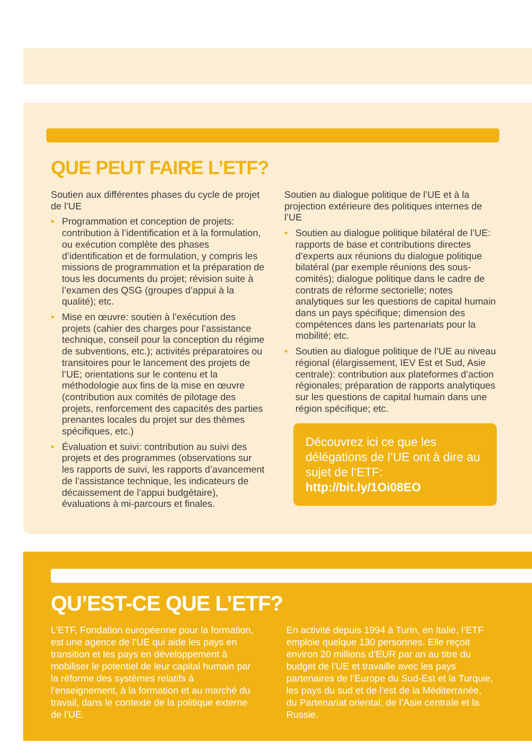QUE PEUT FAIRE L’ETF?
Soutien aux différentes phases du cycle de projet de l’UE
• Programmation et conception de projets: contribution à l’identification et à la formulation, ou exécution complète des phases d’identification et de formulation, y compris les missions de programmation et la préparation de tous les documents du projet; révision suite à l’examen des QSG (groupes d’appui à la qualité); etc.
• Mise en œuvre: soutien à l’exécution des projets (cahier des charges pour l’assistance technique, conseil pour la conception du régime de subventions, etc.); activités préparatoires ou transitoires pour le lancement des projets de l’UE; orientations sur le contenu et la méthodologie aux fins de la mise en œuvre (contribution aux comités de pilotage des projets, renforcement des capacités des parties prenantes locales du projet sur des thèmes spécifiques, etc.)
• Évaluation et suivi: contribution au suivi des projets et des programmes (observations sur les rapports de suivi, les rapports d’avancement de l’assistance technique, les indicateurs de décaissement de l’appui budgétaire), évaluations à mi-parcours et finales.
Soutien au dialogue politique de l’UE et à la projection extérieure des politiques internes de l’UE
• Soutien au dialogue politique bilatéral de l’UE: rapports de base et contributions directes d’experts aux réunions du dialogue politique bilatéral (par exemple réunions des sous-comités); dialogue politique dans le cadre de contrats de réforme sectorielle; notes analytiques sur les questions de capital humain dans un pays spécifique; dimension des compétences dans les partenariats pour la mobilité; etc.
• Soutien au dialogue politique de l’UE au niveau régional (élargissement, IEV Est et Sud, Asie centrale): contribution aux plateformes d’action régionales; préparation de rapports analytiques sur les questions de capital humain dans une région spécifique; etc.
Découvrez ici ce que les délégations de l’UE ont à dire au sujet de l’ETF: http://bit.ly/1Oi08EO
QU’EST-CE QUE L’ETF?
L’ETF, Fondation européenne pour la formation, est une agence de l’UE qui aide les pays en transition et les pays en développement à mobiliser le potentiel de leur capital humain par la réforme des systèmes relatifs à l’enseignement, à la formation et au marché du travail, dans le contexte de la politique externe de l’UE.
En activité depuis 1994 à Turin, en Italie, l’ETF emploie quelque 130 personnes. Elle reçoit environ 20 millions d’EUR par an au titre du budget de l’UE et travaille avec les pays partenaires de l’Europe du Sud-Est et la Turquie, les pays du sud et de l’est de la Méditerranée, du Partenariat oriental, de l’Asie centrale et la Russie.